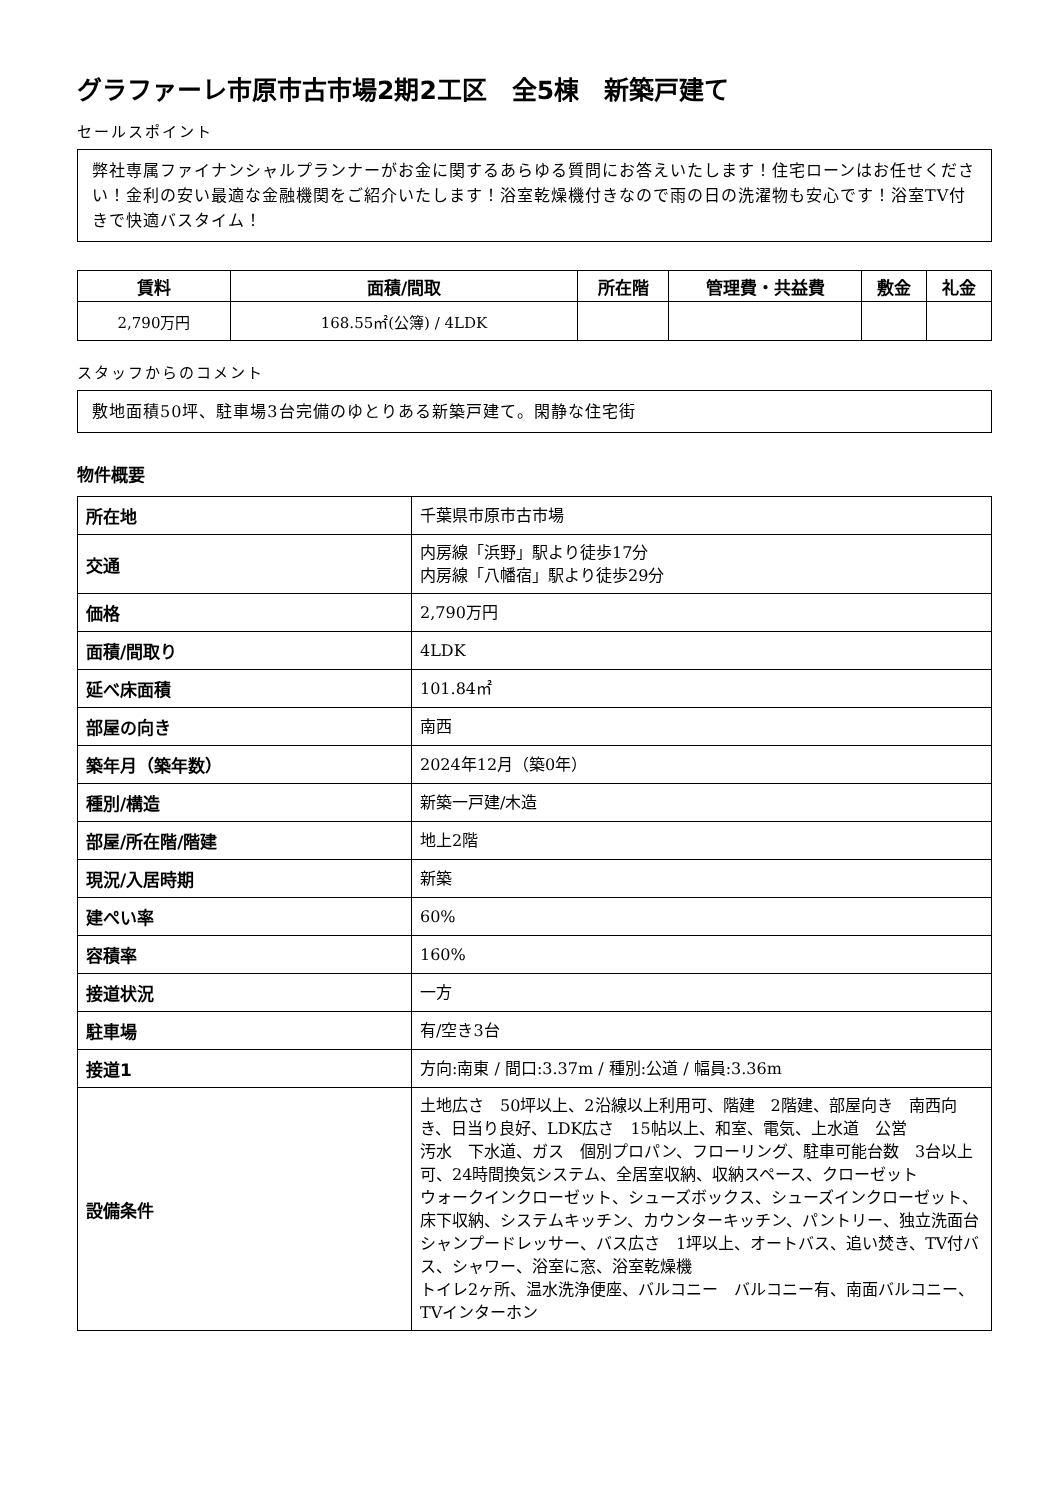グラファーレ市原市古市場2期2工区　全5棟　新築戸建て
セールスポイント
弊社専属ファイナンシャルプランナーがお金に関するあらゆる質問にお答えいたします！住宅ローンはお任せください！金利の安い最適な金融機関をご紹介いたします！浴室乾燥機付きなので雨の日の洗濯物も安心です！浴室TV付きで快適バスタイム！
| 賃料 | 面積/間取 | 所在階 | 管理費・共益費 | 敷金 | 礼金 |
| --- | --- | --- | --- | --- | --- |
| 2,790万円 | 168.55㎡(公簿) / 4LDK | | | | |
スタッフからのコメント
敷地面積50坪、駐車場3台完備のゆとりある新築戸建て。閑静な住宅街
物件概要
| 所在地 | 千葉県市原市古市場 |
| 交通 | 内房線「浜野」駅より徒歩17分 内房線「八幡宿」駅より徒歩29分 |
| 価格 | 2,790万円 |
| 面積/間取り | 4LDK |
| 延べ床面積 | 101.84㎡ |
| 部屋の向き | 南西 |
| 築年月（築年数） | 2024年12月（築0年） |
| 種別/構造 | 新築一戸建/木造 |
| 部屋/所在階/階建 | 地上2階 |
| 現況/入居時期 | 新築 |
| 建ぺい率 | 60% |
| 容積率 | 160% |
| 接道状況 | 一方 |
| 駐車場 | 有/空き3台 |
| 接道1 | 方向:南東 / 間口:3.37m / 種別:公道 / 幅員:3.36m |
| 設備条件 | 土地広さ 50坪以上、2沿線以上利用可、階建 2階建、部屋向き 南西向き、日当り良好、LDK広さ 15帖以上、和室、電気、上水道 公営 汚水 下水道、ガス 個別プロパン、フローリング、駐車可能台数 3台以上可、24時間換気システム、全居室収納、収納スペース、クローゼット ウォークインクローゼット、シューズボックス、シューズインクローゼット、床下収納、システムキッチン、カウンターキッチン、パントリー、独立洗面台 シャンプードレッサー、バス広さ 1坪以上、オートバス、追い焚き、TV付バス、シャワー、浴室に窓、浴室乾燥機 トイレ2ヶ所、温水洗浄便座、バルコニー バルコニー有、南面バルコニー、TVインターホン |